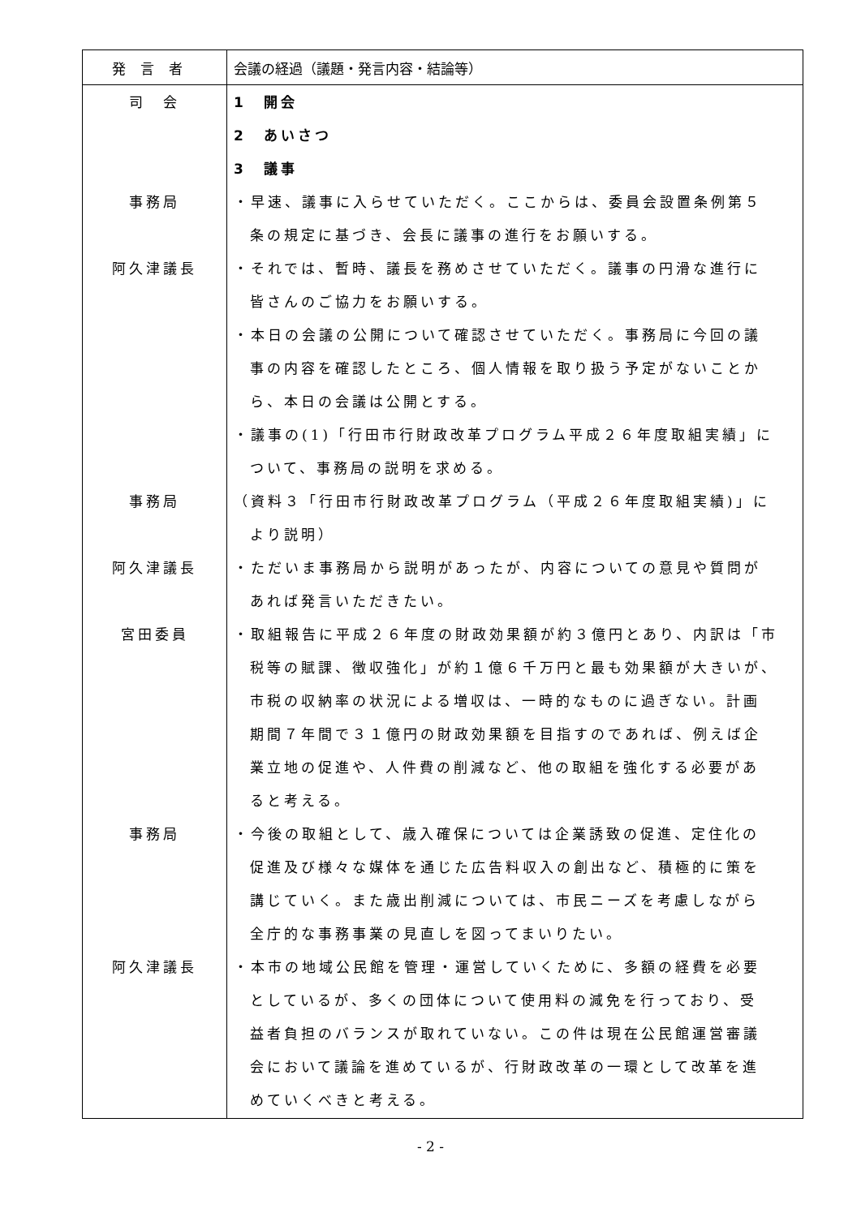| 発言者 | 会議の経過（議題・発言内容・結論等） |
| --- | --- |
| 司 会 事務局 阿久津議長 事務局 阿久津議長 宮田委員 事務局 阿久津議長 | 1 開会 2 あいさつ 3 議事 ・早速、議事に入らせていただく。ここからは、委員会設置条例第５ 条の規定に基づき、会長に議事の進行をお願いする。 ・それでは、暫時、議長を務めさせていただく。議事の円滑な進行に 皆さんのご協力をお願いする。 ・本日の会議の公開について確認させていただく。事務局に今回の議 事の内容を確認したところ、個人情報を取り扱う予定がないことか ら、本日の会議は公開とする。 ・議事の(1)「行田市行財政改革プログラム平成２６年度取組実績」に ついて、事務局の説明を求める。 （資料３「行田市行財政改革プログラム（平成２６年度取組実績)」に より説明） ・ただいま事務局から説明があったが、内容についての意見や質問が あれば発言いただきたい。 ・取組報告に平成２６年度の財政効果額が約３億円とあり、内訳は「市 税等の賦課、徴収強化」が約１億６千万円と最も効果額が大きいが、 市税の収納率の状況による増収は、一時的なものに過ぎない。計画 期間７年間で３１億円の財政効果額を目指すのであれば、例えば企 業立地の促進や、人件費の削減など、他の取組を強化する必要があ ると考える。 ・今後の取組として、歳入確保については企業誘致の促進、定住化の 促進及び様々な媒体を通じた広告料収入の創出など、積極的に策を 講じていく。また歳出削減については、市民ニーズを考慮しながら 全庁的な事務事業の見直しを図ってまいりたい。 ・本市の地域公民館を管理・運営していくために、多額の経費を必要 としているが、多くの団体について使用料の減免を行っており、受 益者負担のバランスが取れていない。この件は現在公民館運営審議 会において議論を進めているが、行財政改革の一環として改革を進 めていくべきと考える。 |
- 2 -